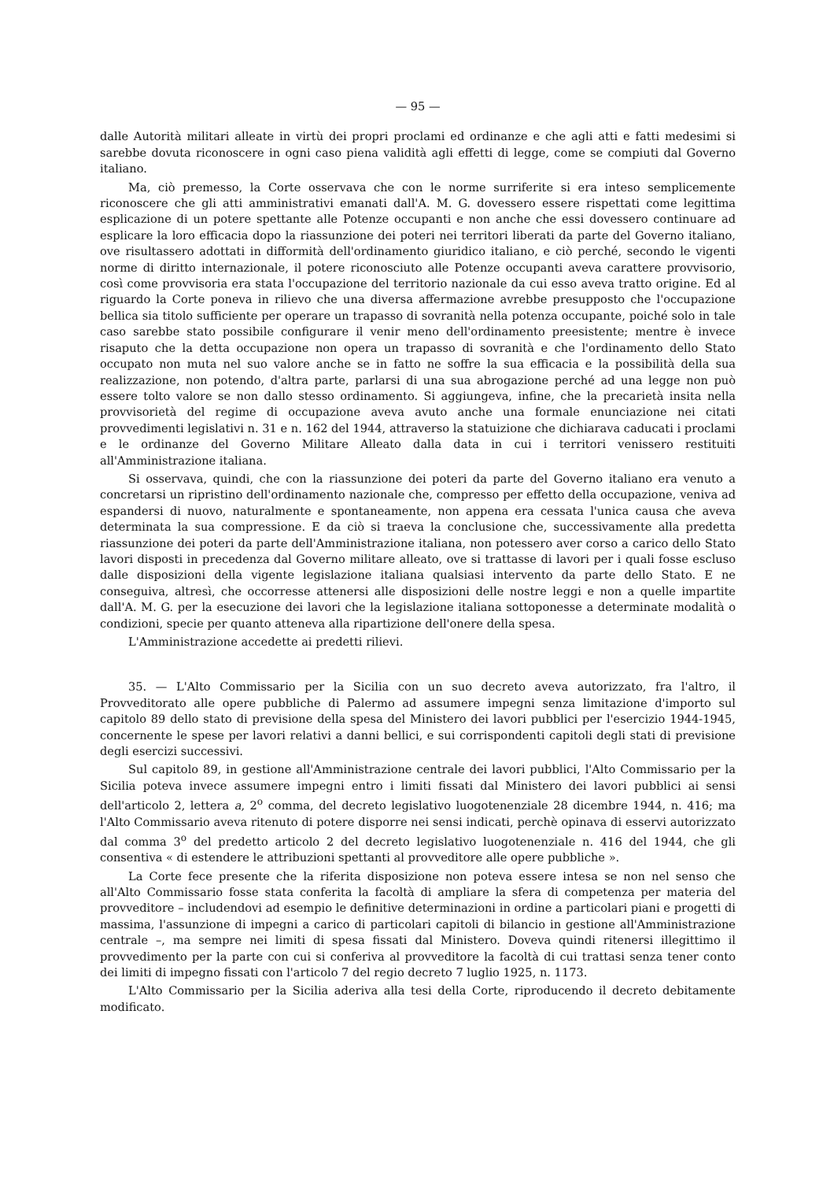— 95 —
dalle Autorità militari alleate in virtù dei propri proclami ed ordinanze e che agli atti e fatti medesimi si sarebbe dovuta riconoscere in ogni caso piena validità agli effetti di legge, come se compiuti dal Governo italiano.
Ma, ciò premesso, la Corte osservava che con le norme surriferite si era inteso semplicemente riconoscere che gli atti amministrativi emanati dall'A. M. G. dovessero essere rispettati come legittima esplicazione di un potere spettante alle Potenze occupanti e non anche che essi dovessero continuare ad esplicare la loro efficacia dopo la riassunzione dei poteri nei territori liberati da parte del Governo italiano, ove risultassero adottati in difformità dell'ordinamento giuridico italiano, e ciò perché, secondo le vigenti norme di diritto internazionale, il potere riconosciuto alle Potenze occupanti aveva carattere provvisorio, così come provvisoria era stata l'occupazione del territorio nazionale da cui esso aveva tratto origine. Ed al riguardo la Corte poneva in rilievo che una diversa affermazione avrebbe presupposto che l'occupazione bellica sia titolo sufficiente per operare un trapasso di sovranità nella potenza occupante, poiché solo in tale caso sarebbe stato possibile configurare il venir meno dell'ordinamento preesistente; mentre è invece risaputo che la detta occupazione non opera un trapasso di sovranità e che l'ordinamento dello Stato occupato non muta nel suo valore anche se in fatto ne soffre la sua efficacia e la possibilità della sua realizzazione, non potendo, d'altra parte, parlarsi di una sua abrogazione perché ad una legge non può essere tolto valore se non dallo stesso ordinamento. Si aggiungeva, infine, che la precarietà insita nella provvisorietà del regime di occupazione aveva avuto anche una formale enunciazione nei citati provvedimenti legislativi n. 31 e n. 162 del 1944, attraverso la statuizione che dichiarava caducati i proclami e le ordinanze del Governo Militare Alleato dalla data in cui i territori venissero restituiti all'Amministrazione italiana.
Si osservava, quindi, che con la riassunzione dei poteri da parte del Governo italiano era venuto a concretarsi un ripristino dell'ordinamento nazionale che, compresso per effetto della occupazione, veniva ad espandersi di nuovo, naturalmente e spontaneamente, non appena era cessata l'unica causa che aveva determinata la sua compressione. E da ciò si traeva la conclusione che, successivamente alla predetta riassunzione dei poteri da parte dell'Amministrazione italiana, non potessero aver corso a carico dello Stato lavori disposti in precedenza dal Governo militare alleato, ove si trattasse di lavori per i quali fosse escluso dalle disposizioni della vigente legislazione italiana qualsiasi intervento da parte dello Stato. E ne conseguiva, altresì, che occorresse attenersi alle disposizioni delle nostre leggi e non a quelle impartite dall'A. M. G. per la esecuzione dei lavori che la legislazione italiana sottoponesse a determinate modalità o condizioni, specie per quanto atteneva alla ripartizione dell'onere della spesa.
L'Amministrazione accedette ai predetti rilievi.
35. — L'Alto Commissario per la Sicilia con un suo decreto aveva autorizzato, fra l'altro, il Provveditorato alle opere pubbliche di Palermo ad assumere impegni senza limitazione d'importo sul capitolo 89 dello stato di previsione della spesa del Ministero dei lavori pubblici per l'esercizio 1944-1945, concernente le spese per lavori relativi a danni bellici, e sui corrispondenti capitoli degli stati di previsione degli esercizi successivi.
Sul capitolo 89, in gestione all'Amministrazione centrale dei lavori pubblici, l'Alto Commissario per la Sicilia poteva invece assumere impegni entro i limiti fissati dal Ministero dei lavori pubblici ai sensi dell'articolo 2, lettera a, 2<sup>o</sup> comma, del decreto legislativo luogotenenziale 28 dicembre 1944, n. 416; ma l'Alto Commissario aveva ritenuto di potere disporre nei sensi indicati, perchè opinava di esservi autorizzato dal comma 3<sup>o</sup> del predetto articolo 2 del decreto legislativo luogotenenziale n. 416 del 1944, che gli consentiva « di estendere le attribuzioni spettanti al provveditore alle opere pubbliche ».
La Corte fece presente che la riferita disposizione non poteva essere intesa se non nel senso che all'Alto Commissario fosse stata conferita la facoltà di ampliare la sfera di competenza per materia del provveditore – includendovi ad esempio le definitive determinazioni in ordine a particolari piani e progetti di massima, l'assunzione di impegni a carico di particolari capitoli di bilancio in gestione all'Amministrazione centrale –, ma sempre nei limiti di spesa fissati dal Ministero. Doveva quindi ritenersi illegittimo il provvedimento per la parte con cui si conferiva al provveditore la facoltà di cui trattasi senza tener conto dei limiti di impegno fissati con l'articolo 7 del regio decreto 7 luglio 1925, n. 1173.
L'Alto Commissario per la Sicilia aderiva alla tesi della Corte, riproducendo il decreto debitamente modificato.